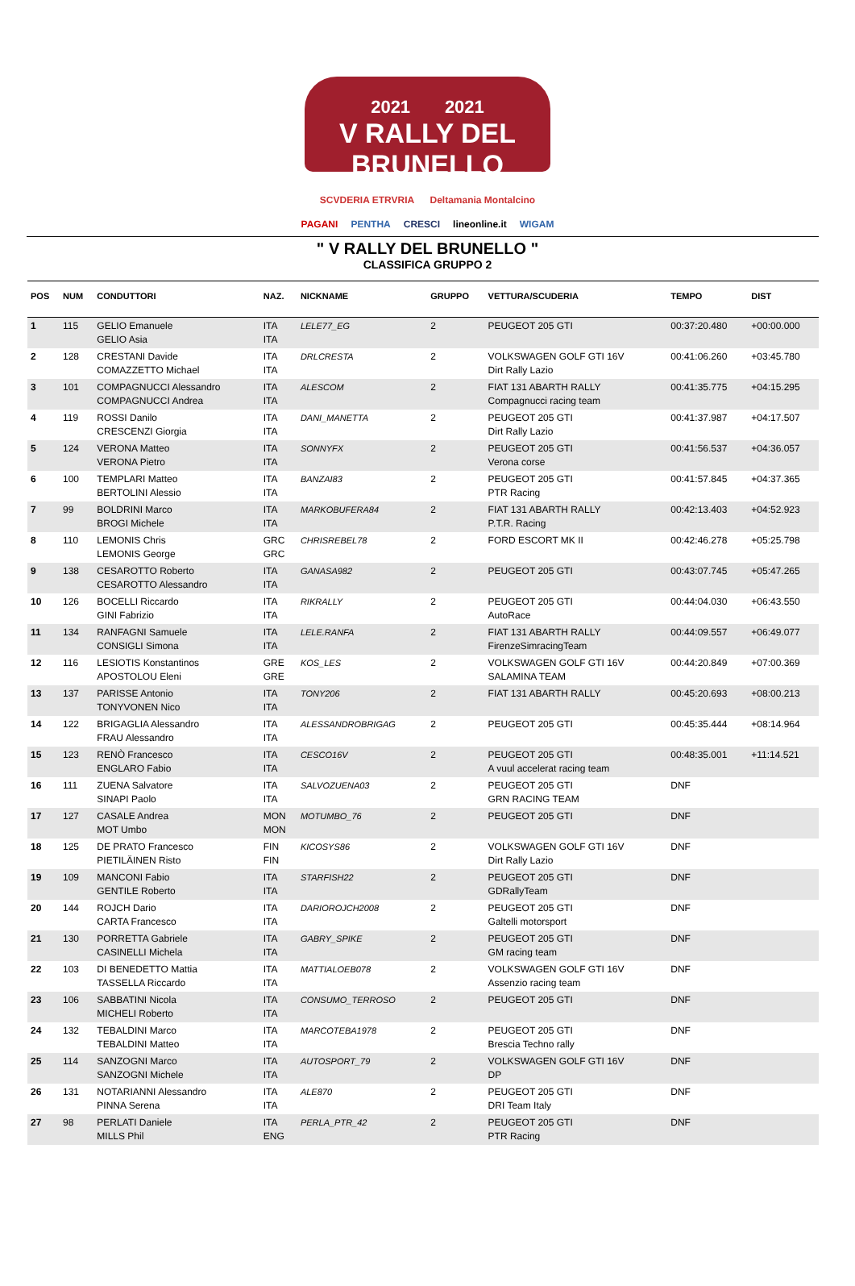2021 2021
V RALLY DEL BRUNELLO
SCVDERIA ETRVRIA Deltamania Montalcino
PAGANI PENTHA CRESCI lineonline.it WIGAM
" V RALLY DEL BRUNELLO "
CLASSIFICA GRUPPO 2
| POS | NUM | CONDUTTORI | NAZ. | NICKNAME | GRUPPO | VETTURA/SCUDERIA | TEMPO | DIST |
| --- | --- | --- | --- | --- | --- | --- | --- | --- |
| 1 | 115 | GELIO Emanuele GELIO Asia | ITA ITA | LELE77_EG | 2 | PEUGEOT 205 GTI | 00:37:20.480 | +00:00.000 |
| 2 | 128 | CRESTANI Davide COMAZZETTO Michael | ITA ITA | DRLCRESTA | 2 | VOLKSWAGEN GOLF GTI 16V Dirt Rally Lazio | 00:41:06.260 | +03:45.780 |
| 3 | 101 | COMPAGNUCCI Alessandro COMPAGNUCCI Andrea | ITA ITA | ALESCOM | 2 | FIAT 131 ABARTH RALLY Compagnucci racing team | 00:41:35.775 | +04:15.295 |
| 4 | 119 | ROSSI Danilo CRESCENZI Giorgia | ITA ITA | DANI_MANETTA | 2 | PEUGEOT 205 GTI Dirt Rally Lazio | 00:41:37.987 | +04:17.507 |
| 5 | 124 | VERONA Matteo VERONA Pietro | ITA ITA | SONNYFX | 2 | PEUGEOT 205 GTI Verona corse | 00:41:56.537 | +04:36.057 |
| 6 | 100 | TEMPLARI Matteo BERTOLINI Alessio | ITA ITA | BANZAI83 | 2 | PEUGEOT 205 GTI PTR Racing | 00:41:57.845 | +04:37.365 |
| 7 | 99 | BOLDRINI Marco BROGI Michele | ITA ITA | MARKOBUFERA84 | 2 | FIAT 131 ABARTH RALLY P.T.R. Racing | 00:42:13.403 | +04:52.923 |
| 8 | 110 | LEMONIS Chris LEMONIS George | GRC GRC | CHRISREBEL78 | 2 | FORD ESCORT MK II | 00:42:46.278 | +05:25.798 |
| 9 | 138 | CESAROTTO Roberto CESAROTTO Alessandro | ITA ITA | GANASA982 | 2 | PEUGEOT 205 GTI | 00:43:07.745 | +05:47.265 |
| 10 | 126 | BOCELLI Riccardo GINI Fabrizio | ITA ITA | RIKRALLY | 2 | PEUGEOT 205 GTI AutoRace | 00:44:04.030 | +06:43.550 |
| 11 | 134 | RANFAGNI Samuele CONSIGLI Simona | ITA ITA | LELE.RANFA | 2 | FIAT 131 ABARTH RALLY FirenzeSimracingTeam | 00:44:09.557 | +06:49.077 |
| 12 | 116 | LESIOTIS Konstantinos APOSTOLOU Eleni | GRE GRE | KOS_LES | 2 | VOLKSWAGEN GOLF GTI 16V SALAMINA TEAM | 00:44:20.849 | +07:00.369 |
| 13 | 137 | PARISSE Antonio TONYVONEN Nico | ITA ITA | TONY206 | 2 | FIAT 131 ABARTH RALLY | 00:45:20.693 | +08:00.213 |
| 14 | 122 | BRIGAGLIA Alessandro FRAU Alessandro | ITA ITA | ALESSANDROBRIGAG | 2 | PEUGEOT 205 GTI | 00:45:35.444 | +08:14.964 |
| 15 | 123 | RENÒ Francesco ENGLARO Fabio | ITA ITA | CESCO16V | 2 | PEUGEOT 205 GTI A vuul accelerat racing team | 00:48:35.001 | +11:14.521 |
| 16 | 111 | ZUENA Salvatore SINAPI Paolo | ITA ITA | SALVOZUENA03 | 2 | PEUGEOT 205 GTI GRN RACING TEAM | DNF | |
| 17 | 127 | CASALE Andrea MOT Umbo | MON MON | MOTUMBO_76 | 2 | PEUGEOT 205 GTI | DNF | |
| 18 | 125 | DE PRATO Francesco PIETILÄINEN Risto | FIN FIN | KICOSYS86 | 2 | VOLKSWAGEN GOLF GTI 16V Dirt Rally Lazio | DNF | |
| 19 | 109 | MANCONI Fabio GENTILE Roberto | ITA ITA | STARFISH22 | 2 | PEUGEOT 205 GTI GDRallyTeam | DNF | |
| 20 | 144 | ROJCH Dario CARTA Francesco | ITA ITA | DARIOROJCH2008 | 2 | PEUGEOT 205 GTI Galtelli motorsport | DNF | |
| 21 | 130 | PORRETTA Gabriele CASINELLI Michela | ITA ITA | GABRY_SPIKE | 2 | PEUGEOT 205 GTI GM racing team | DNF | |
| 22 | 103 | DI BENEDETTO Mattia TASSELLA Riccardo | ITA ITA | MATTIALOEB078 | 2 | VOLKSWAGEN GOLF GTI 16V Assenzio racing team | DNF | |
| 23 | 106 | SABBATINI Nicola MICHELI Roberto | ITA ITA | CONSUMO_TERROSO | 2 | PEUGEOT 205 GTI | DNF | |
| 24 | 132 | TEBALDINI Marco TEBALDINI Matteo | ITA ITA | MARCOTEBA1978 | 2 | PEUGEOT 205 GTI Brescia Techno rally | DNF | |
| 25 | 114 | SANZOGNI Marco SANZOGNI Michele | ITA ITA | AUTOSPORT_79 | 2 | VOLKSWAGEN GOLF GTI 16V DP | DNF | |
| 26 | 131 | NOTARIANNI Alessandro PINNA Serena | ITA ITA | ALE870 | 2 | PEUGEOT 205 GTI DRI Team Italy | DNF | |
| 27 | 98 | PERLATI Daniele MILLS Phil | ITA ENG | PERLA_PTR_42 | 2 | PEUGEOT 205 GTI PTR Racing | DNF | |